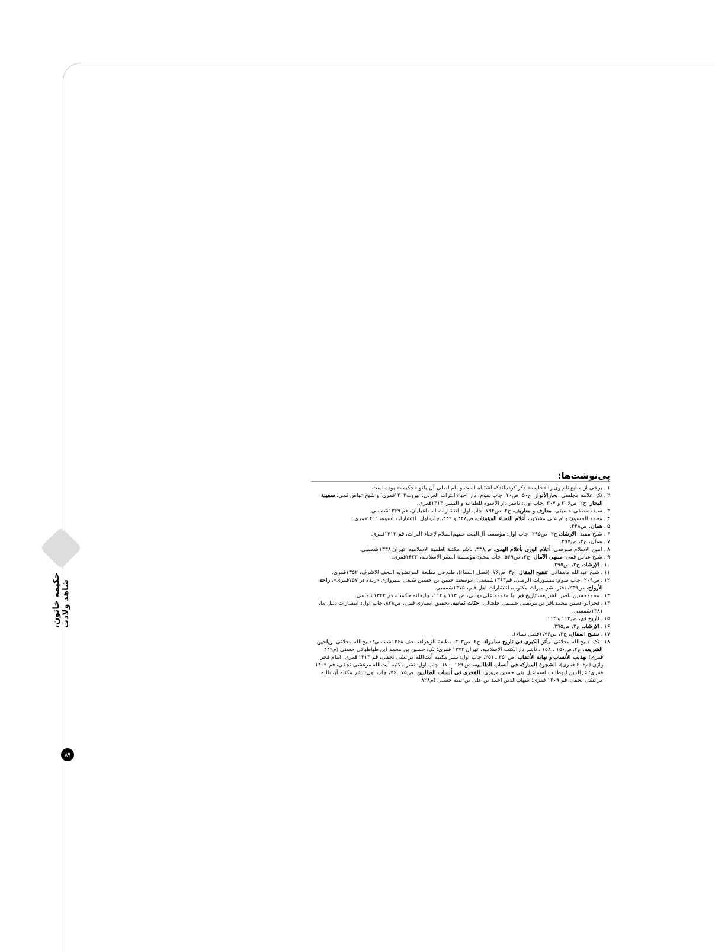حکیمه خاتون، شاهد ولادت
۸۹
پی‌نوشت‌ها:
۱ . برخی از منابع نام وی را «حلیمه» ذکر کرده‌اندکه اشتباه است و نام اصلی آن بانو «حکیمه» بوده است.
۲ . نک: علامه مجلسی، بحارالأنوار، ج۵۰، ص۱۰، چاپ سوم: دار احیاء التراث العربی، بیروت۱۴۰۳قمری؛ و شیخ عباس قمی، سفینة البحار، ج۲، ص۳۰۶ و ۳۰۷، چاپ اول: ناشر دار الأسوه للطباعة و النشر، ۱۴۱۴قمری.
۳ . سیدمصطفی حسینی، معارف و معاریف، ج۲، ص۷۹۴، چاپ اول: انتشارات اسماعیلیان، قم ۱۳۶۹شمسی.
۴ . محمد الحسون و ام علی مشکور، أعلام النساء المؤمنات، ص۴۴۸ و ۴۴۹، چاپ اول: انتشارات أسوه، ۱۴۱۱قمری.
۵ . همان، ص۴۴۸.
۶ . شیخ مفید، الارشاد، ج۲، ص۲۹۵، چاپ اول: مؤسسه آل‌البیت علیهم‌السلام لإحیاء التراث، قم ۱۴۱۳قمری.
۷ . همان، ج۲، ص۲۹۷.
۸ . امین الاسلام طبرسی، أعلام الوری بأعلام الهدی، ص۳۳۸، ناشر مکتبة العلمیة الاسلامیه، تهران ۱۳۳۸شمسی.
۹ . شیخ عباس قمی، منتهی الآمال، ج۲، ص۵۶۹، چاپ پنجم: مؤسسة النشر الاسلامیه، ۱۴۲۲قمری.
۱۰ . الإرشاد، ج۲، ص۲۹۵.
۱۱ . شیخ عبدالله مامقانی، تنقیح المقال، ج۳، ص۷۶، (فصل النساء)، طبع فی مطبعة المرتضویه النجف الاشرف، ۱۳۵۲قمری.
۱۲ . ص۲۰۹، چاپ سوم: منشورات الرضی، قم۱۳۶۳شمسی؛ ابوسعید حسن بن حسین شیعی سبزواری «زنده در ۷۵۷قمری»، راحة الأرواح، ص۲۳۹، دفتر نشر میراث مکتوب، انتشارات اهل قلم، ۱۳۷۵شمسی.
۱۳ . محمدحسین ناصر الشریعه، تاریخ قم، با مقدمه علی دوانی، ص ۱۱۳ و ۱۱۴، چاپخانه حکمت، قم ۱۳۴۲شمسی.
۱۴ . فخرالواعظین محمدباقر بن مرتضی حسینی خلخالی، جنّات ثمانیه، تحقیق انصاری قمی، ص۸۲۸، چاپ اول: انتشارات دلیل ما، ۱۳۸۱شمسی.
۱۵ . تاریخ قم، ص۱۱۳ و ۱۱۴.
۱۶ . الإرشاد، ج۲، ص۲۹۵.
۱۷ . تنقیح المقال، ج۳، ص۷۶، (فصل نساء).
۱۸ . نک: ذبیح‌الله محلاتی، مآثر الکبری فی تاریخ سامراء، ج۲، ص۳۰۳، مطبعة الزهراء، نجف ۱۳۶۸شمسی؛ ذبیح‌الله محلاتی، ریاحین الشریعه، ج۴، ص۱۵۰ ـ ۱۵۸ ، ناشر دارالکتب الاسلامیه، تهران ۱۳۷۴ قمری؛ نک: حسین بن محمد ابن طباطبائی حسنی (م۴۴۹ قمری) تهذیب الأنساب و نهایة الأعقاب، ص۲۵۰ ـ ۲۵۱، چاپ اول: نشر مکتبه آیت‌الله مرعشی نجفی، قم ۱۴۱۳ قمری؛ امام فخر رازی (م۶۰۶ قمری)، الشجرة المبارکه فی أنساب الطالبیه، ص ۱۶۹ـ ۱۷۰، چاپ اول: نشر مکتبه آیت‌الله مرعشی نجفی، قم ۱۴۰۹ قمری؛ عزالدین ابوطالب اسماعیل بنی حسین مروزی، الفخری فی أنساب الطالبین، ص۷۵ ـ ۷۶، چاپ اول: نشر مکتبه آیت‌الله مرعشی نجفی، قم ۱۴۰۹ قمری؛ شهاب‌الدین احمد بن علی بن عنبه حسنی (م۸۲۸